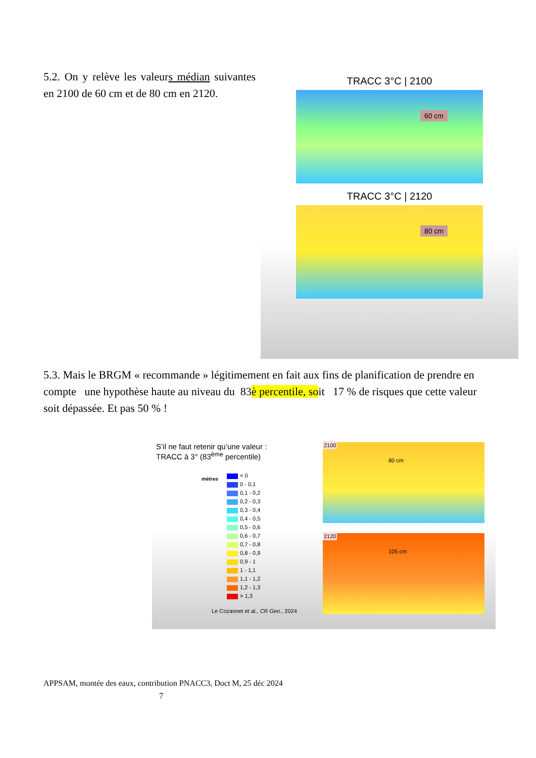5.2. On y relève les valeurs médian suivantes en 2100 de 60 cm et de 80 cm en 2120.
TRACC 3°C | 2100
60 cm
TRACC 3°C | 2120
80 cm
5.3. Mais le BRGM « recommande » légitimement en fait aux fins de planification de prendre en compte une hypothèse haute au niveau du 83è percentile, soit 17 % de risques que cette valeur soit dépassée. Et pas 50 % !
S’il ne faut retenir qu’une valeur :
TRACC à 3° (83<sup>ème</sup> percentile)
mètres
< 0
0 - 0,1
0,1 - 0,2
0,2 - 0,3
0,3 - 0,4
0,4 - 0,5
0,5 - 0,6
0,6 - 0,7
0,7 - 0,8
0,8 - 0,9
0,9 - 1
1 - 1,1
1,1 - 1,2
1,2 - 1,3
> 1,3
Le Cozannet et al., CR Geo., 2024
2100
80 cm
2120
105 cm
APPSAM, montée des eaux, contribution PNACC3, Doct M, 25 déc 2024
7